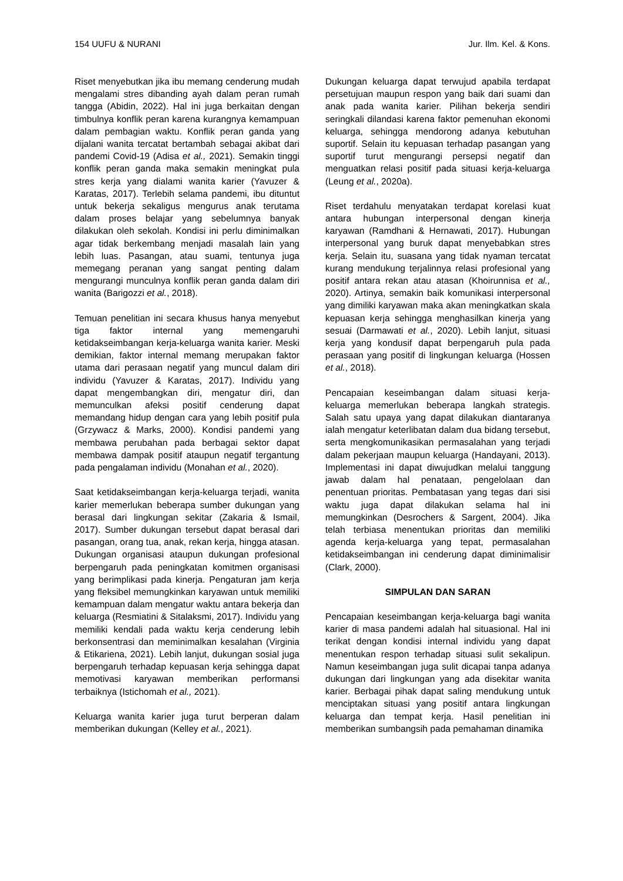154 UUFU & NURANI Jur. Ilm. Kel. & Kons.
Riset menyebutkan jika ibu memang cenderung mudah mengalami stres dibanding ayah dalam peran rumah tangga (Abidin, 2022). Hal ini juga berkaitan dengan timbulnya konflik peran karena kurangnya kemampuan dalam pembagian waktu. Konflik peran ganda yang dijalani wanita tercatat bertambah sebagai akibat dari pandemi Covid-19 (Adisa et al., 2021). Semakin tinggi konflik peran ganda maka semakin meningkat pula stres kerja yang dialami wanita karier (Yavuzer & Karatas, 2017). Terlebih selama pandemi, ibu dituntut untuk bekerja sekaligus mengurus anak terutama dalam proses belajar yang sebelumnya banyak dilakukan oleh sekolah. Kondisi ini perlu diminimalkan agar tidak berkembang menjadi masalah lain yang lebih luas. Pasangan, atau suami, tentunya juga memegang peranan yang sangat penting dalam mengurangi munculnya konflik peran ganda dalam diri wanita (Barigozzi et al., 2018).
Temuan penelitian ini secara khusus hanya menyebut tiga faktor internal yang memengaruhi ketidakseimbangan kerja-keluarga wanita karier. Meski demikian, faktor internal memang merupakan faktor utama dari perasaan negatif yang muncul dalam diri individu (Yavuzer & Karatas, 2017). Individu yang dapat mengembangkan diri, mengatur diri, dan memunculkan afeksi positif cenderung dapat memandang hidup dengan cara yang lebih positif pula (Grzywacz & Marks, 2000). Kondisi pandemi yang membawa perubahan pada berbagai sektor dapat membawa dampak positif ataupun negatif tergantung pada pengalaman individu (Monahan et al., 2020).
Saat ketidakseimbangan kerja-keluarga terjadi, wanita karier memerlukan beberapa sumber dukungan yang berasal dari lingkungan sekitar (Zakaria & Ismail, 2017). Sumber dukungan tersebut dapat berasal dari pasangan, orang tua, anak, rekan kerja, hingga atasan. Dukungan organisasi ataupun dukungan profesional berpengaruh pada peningkatan komitmen organisasi yang berimplikasi pada kinerja. Pengaturan jam kerja yang fleksibel memungkinkan karyawan untuk memiliki kemampuan dalam mengatur waktu antara bekerja dan keluarga (Resmiatini & Sitalaksmi, 2017). Individu yang memiliki kendali pada waktu kerja cenderung lebih berkonsentrasi dan meminimalkan kesalahan (Virginia & Etikariena, 2021). Lebih lanjut, dukungan sosial juga berpengaruh terhadap kepuasan kerja sehingga dapat memotivasi karyawan memberikan performansi terbaiknya (Istichomah et al., 2021).
Keluarga wanita karier juga turut berperan dalam memberikan dukungan (Kelley et al., 2021).
Dukungan keluarga dapat terwujud apabila terdapat persetujuan maupun respon yang baik dari suami dan anak pada wanita karier. Pilihan bekerja sendiri seringkali dilandasi karena faktor pemenuhan ekonomi keluarga, sehingga mendorong adanya kebutuhan suportif. Selain itu kepuasan terhadap pasangan yang suportif turut mengurangi persepsi negatif dan menguatkan relasi positif pada situasi kerja-keluarga (Leung et al., 2020a).
Riset terdahulu menyatakan terdapat korelasi kuat antara hubungan interpersonal dengan kinerja karyawan (Ramdhani & Hernawati, 2017). Hubungan interpersonal yang buruk dapat menyebabkan stres kerja. Selain itu, suasana yang tidak nyaman tercatat kurang mendukung terjalinnya relasi profesional yang positif antara rekan atau atasan (Khoirunnisa et al., 2020). Artinya, semakin baik komunikasi interpersonal yang dimiliki karyawan maka akan meningkatkan skala kepuasan kerja sehingga menghasilkan kinerja yang sesuai (Darmawati et al., 2020). Lebih lanjut, situasi kerja yang kondusif dapat berpengaruh pula pada perasaan yang positif di lingkungan keluarga (Hossen et al., 2018).
Pencapaian keseimbangan dalam situasi kerja-keluarga memerlukan beberapa langkah strategis. Salah satu upaya yang dapat dilakukan diantaranya ialah mengatur keterlibatan dalam dua bidang tersebut, serta mengkomunikasikan permasalahan yang terjadi dalam pekerjaan maupun keluarga (Handayani, 2013). Implementasi ini dapat diwujudkan melalui tanggung jawab dalam hal penataan, pengelolaan dan penentuan prioritas. Pembatasan yang tegas dari sisi waktu juga dapat dilakukan selama hal ini memungkinkan (Desrochers & Sargent, 2004). Jika telah terbiasa menentukan prioritas dan memiliki agenda kerja-keluarga yang tepat, permasalahan ketidakseimbangan ini cenderung dapat diminimalisir (Clark, 2000).
SIMPULAN DAN SARAN
Pencapaian keseimbangan kerja-keluarga bagi wanita karier di masa pandemi adalah hal situasional. Hal ini terikat dengan kondisi internal individu yang dapat menentukan respon terhadap situasi sulit sekalipun. Namun keseimbangan juga sulit dicapai tanpa adanya dukungan dari lingkungan yang ada disekitar wanita karier. Berbagai pihak dapat saling mendukung untuk menciptakan situasi yang positif antara lingkungan keluarga dan tempat kerja. Hasil penelitian ini memberikan sumbangsih pada pemahaman dinamika